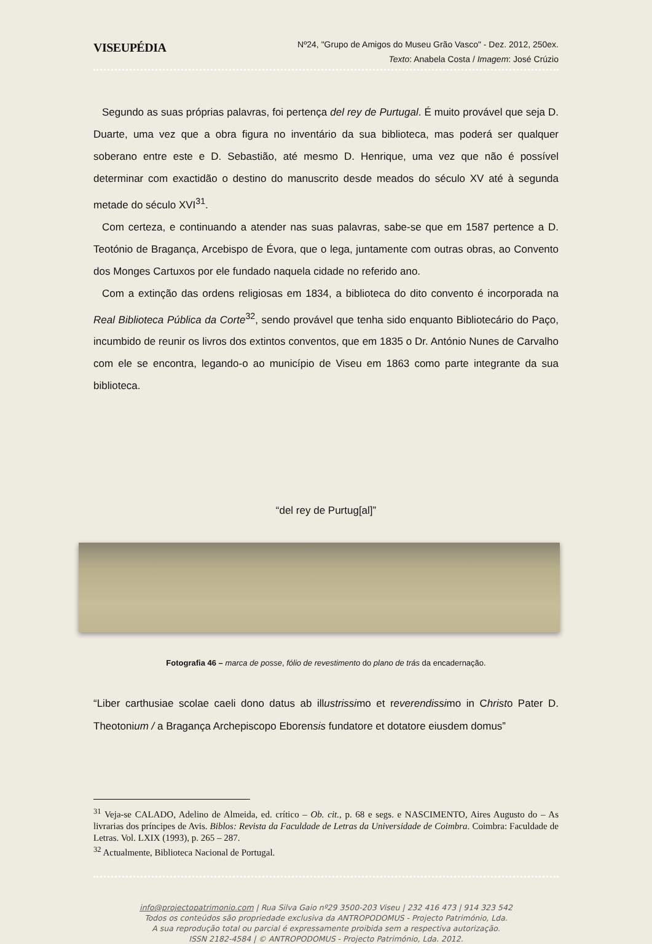VISEUPÉDIA
Nº24, "Grupo de Amigos do Museu Grão Vasco" - Dez. 2012, 250ex.
Texto: Anabela Costa / Imagem: José Crúzio
Segundo as suas próprias palavras, foi pertença del rey de Purtugal. É muito provável que seja D. Duarte, uma vez que a obra figura no inventário da sua biblioteca, mas poderá ser qualquer soberano entre este e D. Sebastião, até mesmo D. Henrique, uma vez que não é possível determinar com exactidão o destino do manuscrito desde meados do século XV até à segunda metade do século XVI<sup>31</sup>.
Com certeza, e continuando a atender nas suas palavras, sabe-se que em 1587 pertence a D. Teotónio de Bragança, Arcebispo de Évora, que o lega, juntamente com outras obras, ao Convento dos Monges Cartuxos por ele fundado naquela cidade no referido ano.
Com a extinção das ordens religiosas em 1834, a biblioteca do dito convento é incorporada na Real Biblioteca Pública da Corte<sup>32</sup>, sendo provável que tenha sido enquanto Bibliotecário do Paço, incumbido de reunir os livros dos extintos conventos, que em 1835 o Dr. António Nunes de Carvalho com ele se encontra, legando-o ao município de Viseu em 1863 como parte integrante da sua biblioteca.
“del rey de Purtug[al]”
Fotografia 46 – marca de posse, fólio de revestimento do plano de trás da encadernação.
“Liber carthusiae scolae caeli dono datus ab illustrissimo et reverendissimo in Christo Pater D. Theotonium / a Bragança Archepiscopo Eborensis fundatore et dotatore eiusdem domus”
<sup>31</sup> Veja-se CALADO, Adelino de Almeida, ed. crítico – Ob. cit., p. 68 e segs. e NASCIMENTO, Aires Augusto do – As livrarias dos príncipes de Avis. Biblos: Revista da Faculdade de Letras da Universidade de Coimbra. Coimbra: Faculdade de Letras. Vol. LXIX (1993), p. 265 – 287.
<sup>32</sup> Actualmente, Biblioteca Nacional de Portugal.
info@projectopatrimonio.com | Rua Silva Gaio nº29 3500-203 Viseu | 232 416 473 | 914 323 542
Todos os conteúdos são propriedade exclusiva da ANTROPODOMUS - Projecto Património, Lda.
A sua reprodução total ou parcial é expressamente proibida sem a respectiva autorização.
ISSN 2182-4584 | © ANTROPODOMUS - Projecto Património, Lda. 2012.